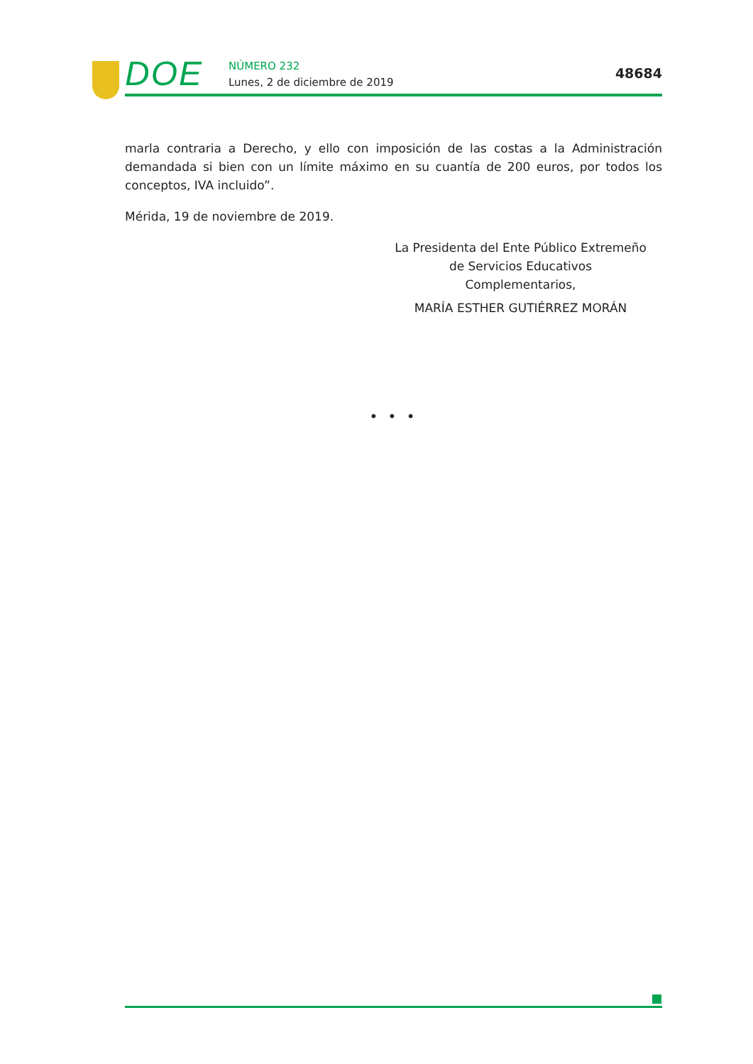DOE NÚMERO 232
Lunes, 2 de diciembre de 2019
48684
marla contraria a Derecho, y ello con imposición de las costas a la Administración demandada si bien con un límite máximo en su cuantía de 200 euros, por todos los conceptos, IVA incluido”.
Mérida, 19 de noviembre de 2019.
La Presidenta del Ente Público Extremeño
de Servicios Educativos Complementarios,
MARÍA ESTHER GUTIÉRREZ MORÁN
• • •